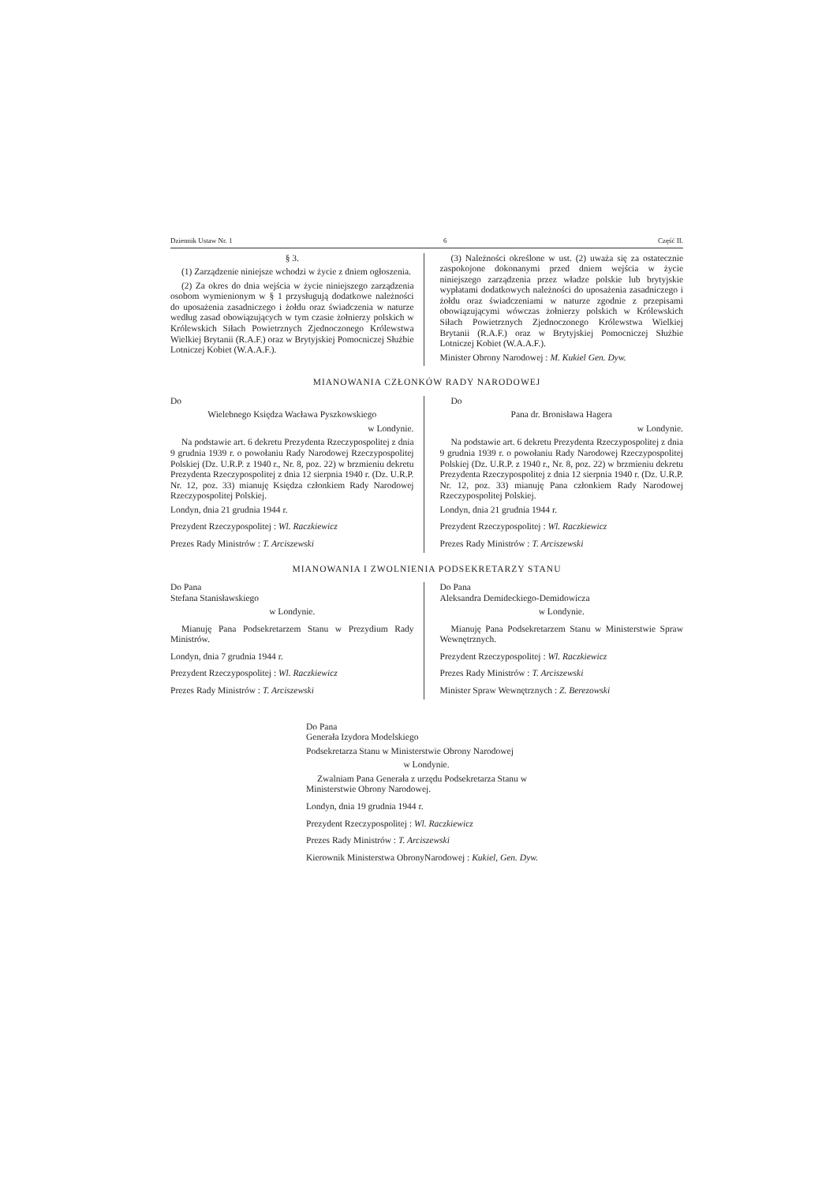Dziennik Ustaw Nr. 1 6 Część II.
§ 3.
(1) Zarządzenie niniejsze wchodzi w życie z dniem ogłoszenia.
(2) Za okres do dnia wejścia w życie niniejszego zarządzenia osobom wymienionym w § 1 przysługują dodatkowe należności do uposażenia zasadniczego i żołdu oraz świadczenia w naturze według zasad obowiązujących w tym czasie żołnierzy polskich w Królewskich Siłach Powietrznych Zjednoczonego Królewstwa Wielkiej Brytanii (R.A.F.) oraz w Brytyjskiej Pomocniczej Służbie Lotniczej Kobiet (W.A.A.F.).
(3) Należności określone w ust. (2) uważa się za ostatecznie zaspokojone dokonanymi przed dniem wejścia w życie niniejszego zarządzenia przez władze polskie lub brytyjskie wypłatami dodatkowych należności do uposażenia zasadniczego i żołdu oraz świadczeniami w naturze zgodnie z przepisami obowiązującymi wówczas żołnierzy polskich w Królewskich Siłach Powietrznych Zjednoczonego Królewstwa Wielkiej Brytanii (R.A.F.) oraz w Brytyjskiej Pomocniczej Służbie Lotniczej Kobiet (W.A.A.F.).
Minister Obrony Narodowej : M. Kukiel Gen. Dyw.
MIANOWANIA CZŁONKÓW RADY NARODOWEJ
Do
Wielebnego Księdza Wacława Pyszkowskiego
w Londynie.
Na podstawie art. 6 dekretu Prezydenta Rzeczypospolitej z dnia 9 grudnia 1939 r. o powołaniu Rady Narodowej Rzeczypospolitej Polskiej (Dz. U.R.P. z 1940 r., Nr. 8, poz. 22) w brzmieniu dekretu Prezydenta Rzeczypospolitej z dnia 12 sierpnia 1940 r. (Dz. U.R.P. Nr. 12, poz. 33) mianuję Księdza członkiem Rady Narodowej Rzeczypospolitej Polskiej.
Londyn, dnia 21 grudnia 1944 r.
Prezydent Rzeczypospolitej : Wl. Raczkiewicz
Prezes Rady Ministrów : T. Arciszewski
Do
Pana dr. Bronisława Hagera
w Londynie.
Na podstawie art. 6 dekretu Prezydenta Rzeczypospolitej z dnia 9 grudnia 1939 r. o powołaniu Rady Narodowej Rzeczypospolitej Polskiej (Dz. U.R.P. z 1940 r., Nr. 8, poz. 22) w brzmieniu dekretu Prezydenta Rzeczypospolitej z dnia 12 sierpnia 1940 r. (Dz. U.R.P. Nr. 12, poz. 33) mianuję Pana członkiem Rady Narodowej Rzeczypospolitej Polskiej.
Londyn, dnia 21 grudnia 1944 r.
Prezydent Rzeczypospolitej : Wl. Raczkiewicz
Prezes Rady Ministrów : T. Arciszewski
MIANOWANIA I ZWOLNIENIA PODSEKRETARZY STANU
Do Pana
Stefana Stanisławskiego
w Londynie.
Mianuję Pana Podsekretarzem Stanu w Prezydium Rady Ministrów.
Londyn, dnia 7 grudnia 1944 r.
Prezydent Rzeczypospolitej : Wl. Raczkiewicz
Prezes Rady Ministrów : T. Arciszewski
Do Pana
Aleksandra Demideckiego-Demidowicza
w Londynie.
Mianuję Pana Podsekretarzem Stanu w Ministerstwie Spraw Wewnętrznych.
Prezydent Rzeczypospolitej : Wl. Raczkiewicz
Prezes Rady Ministrów : T. Arciszewski
Minister Spraw Wewnętrznych : Z. Berezowski
Do Pana
Generała Izydora Modelskiego
Podsekretarza Stanu w Ministerstwie Obrony Narodowej
w Londynie.
Zwalniam Pana Generała z urzędu Podsekretarza Stanu w Ministerstwie Obrony Narodowej.
Londyn, dnia 19 grudnia 1944 r.
Prezydent Rzeczypospolitej : Wl. Raczkiewicz
Prezes Rady Ministrów : T. Arciszewski
Kierownik Ministerstwa ObronyNarodowej : Kukiel, Gen. Dyw.